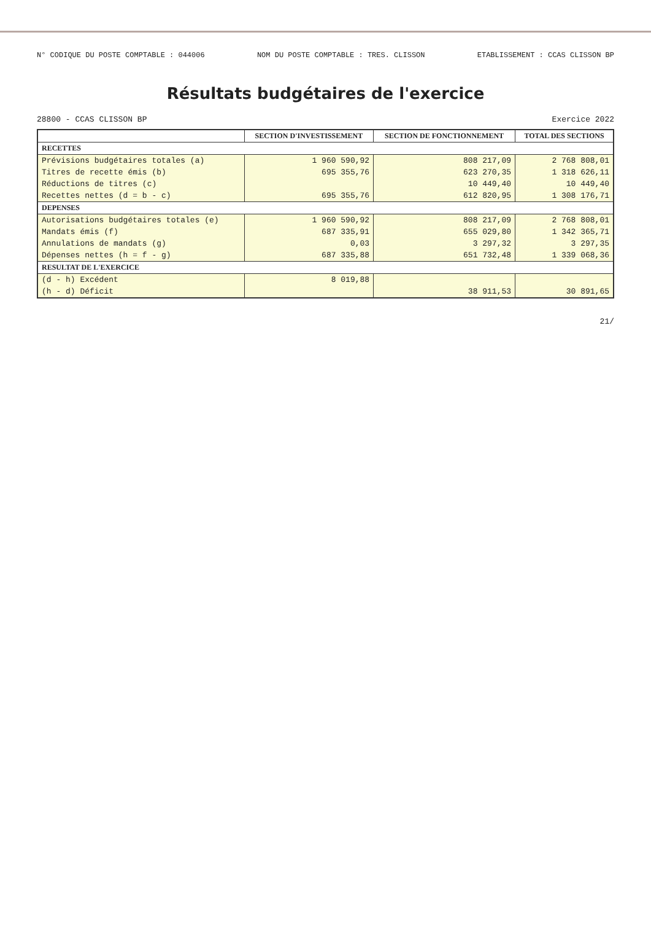N° CODIQUE DU POSTE COMPTABLE : 044006 NOM DU POSTE COMPTABLE : TRES. CLISSON ETABLISSEMENT : CCAS CLISSON BP
Résultats budgétaires de l'exercice
28800 - CCAS CLISSON BP Exercice 2022
| | SECTION D'INVESTISSEMENT | SECTION DE FONCTIONNEMENT | TOTAL DES SECTIONS |
| --- | --- | --- | --- |
| RECETTES | | | |
| Prévisions budgétaires totales (a) | 1 960 590,92 | 808 217,09 | 2 768 808,01 |
| Titres de recette émis (b) | 695 355,76 | 623 270,35 | 1 318 626,11 |
| Réductions de titres (c) | | 10 449,40 | 10 449,40 |
| Recettes nettes (d = b - c) | 695 355,76 | 612 820,95 | 1 308 176,71 |
| DEPENSES | | | |
| Autorisations budgétaires totales (e) | 1 960 590,92 | 808 217,09 | 2 768 808,01 |
| Mandats émis (f) | 687 335,91 | 655 029,80 | 1 342 365,71 |
| Annulations de mandats (g) | 0,03 | 3 297,32 | 3 297,35 |
| Dépenses nettes (h = f - g) | 687 335,88 | 651 732,48 | 1 339 068,36 |
| RESULTAT DE L'EXERCICE | | | |
| (d - h) Excédent | 8 019,88 | | |
| (h - d) Déficit | | 38 911,53 | 30 891,65 |
21/